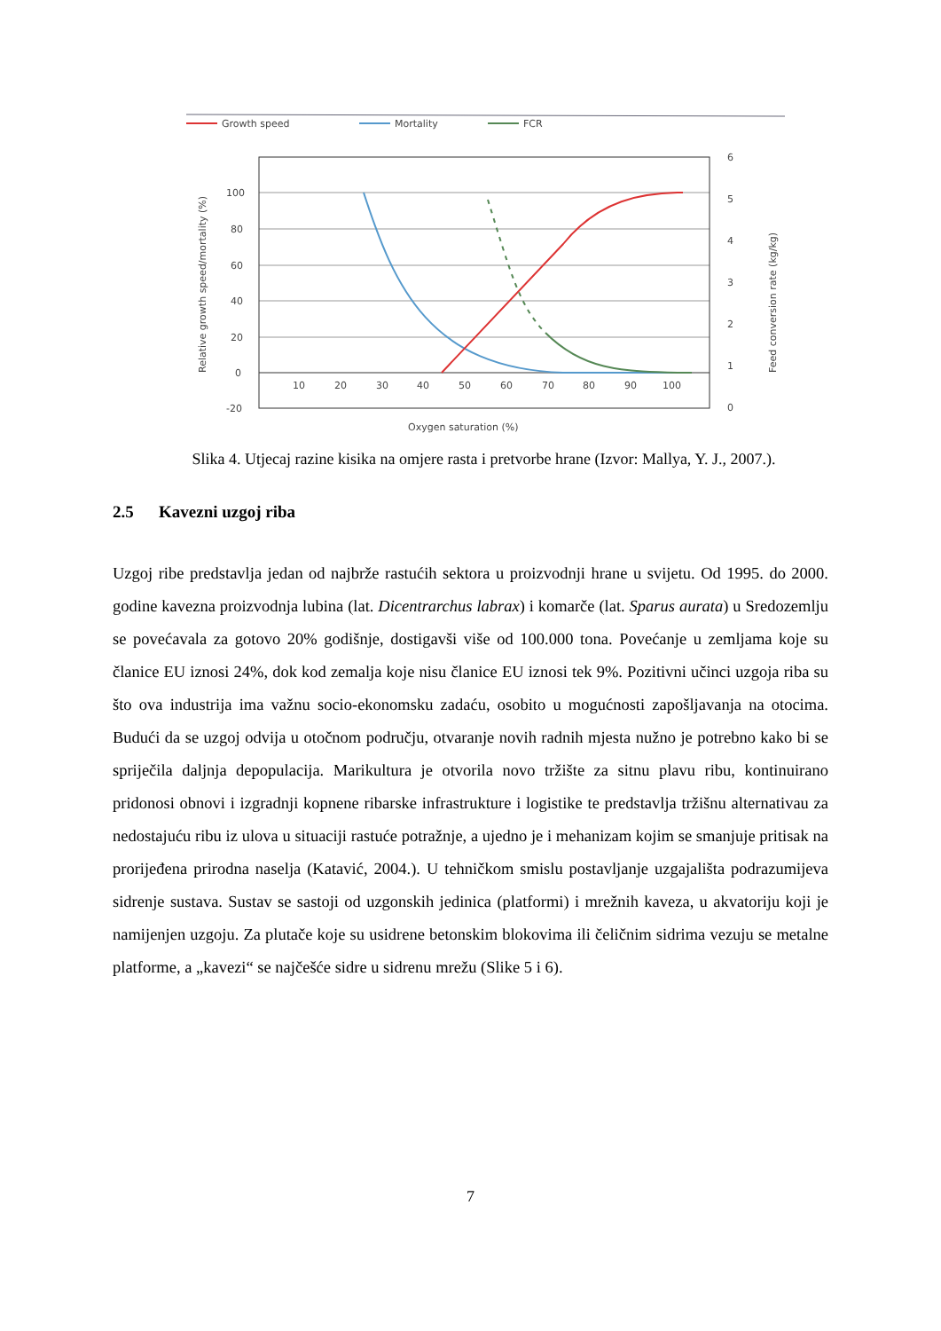Growth speed
Mortality
FCR
100
80
60
40
20
0
-20
10
20
30
40
50
60
70
80
90
100
6
5
4
3
2
1
0
Oxygen saturation (%)
Relative growth speed/mortality (%)
Feed conversion rate (kg/kg)
Slika 4. Utjecaj razine kisika na omjere rasta i pretvorbe hrane (Izvor: Mallya, Y. J., 2007.).
2.5 Kavezni uzgoj riba
Uzgoj ribe predstavlja jedan od najbrže rastućih sektora u proizvodnji hrane u svijetu. Od 1995. do 2000. godine kavezna proizvodnja lubina (lat. Dicentrarchus labrax) i komarče (lat. Sparus aurata) u Sredozemlju se povećavala za gotovo 20% godišnje, dostigavši više od 100.000 tona. Povećanje u zemljama koje su članice EU iznosi 24%, dok kod zemalja koje nisu članice EU iznosi tek 9%. Pozitivni učinci uzgoja riba su što ova industrija ima važnu socio-ekonomsku zadaću, osobito u mogućnosti zapošljavanja na otocima. Budući da se uzgoj odvija u otočnom području, otvaranje novih radnih mjesta nužno je potrebno kako bi se spriječila daljnja depopulacija. Marikultura je otvorila novo tržište za sitnu plavu ribu, kontinuirano pridonosi obnovi i izgradnji kopnene ribarske infrastrukture i logistike te predstavlja tržišnu alternativau za nedostajuću ribu iz ulova u situaciji rastuće potražnje, a ujedno je i mehanizam kojim se smanjuje pritisak na prorijeđena prirodna naselja (Katavić, 2004.). U tehničkom smislu postavljanje uzgajališta podrazumijeva sidrenje sustava. Sustav se sastoji od uzgonskih jedinica (platformi) i mrežnih kaveza, u akvatoriju koji je namijenjen uzgoju. Za plutače koje su usidrene betonskim blokovima ili čeličnim sidrima vezuju se metalne platforme, a „kavezi“ se najčešće sidre u sidrenu mrežu (Slike 5 i 6).
7